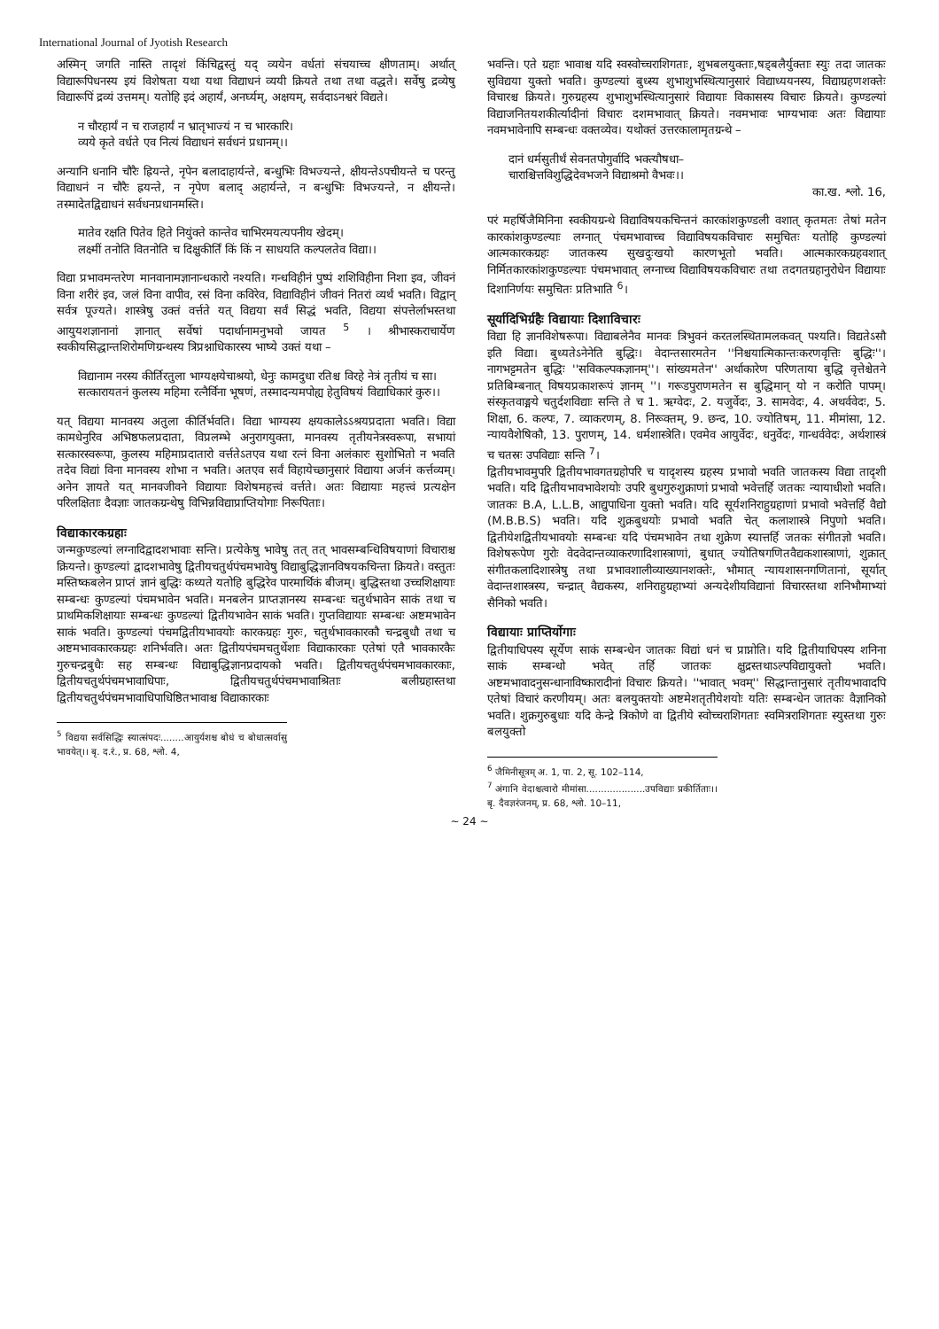International Journal of Jyotish Research
अस्मिन् जगति नास्ति तादृशं किंचिद्वस्तुं यद् व्ययेन वर्धतां संचयाच्च क्षीणताम्। अर्थात् विद्यारूपिधनस्य इयं विशेषता यथा यथा विद्याधनं व्ययी क्रियते तथा तथा वद्धते। सर्वेषु द्रव्येषु विद्यारूपिं द्रव्यं उत्तमम्। यतोहि इदं अहार्यं, अनर्घ्यम्, अक्षयम्, सर्वदाऽनश्वरं विद्यते।
न चौरहार्यं न च राजहार्यं न भ्रातृभाज्यं न च भारकारि।
व्यये कृते वर्धते एव नित्यं विद्याधनं सर्वधनं प्रधानम्।।
अन्यानि धनानि चौरैः ह्रियन्ते, नृपेन बलादाहार्यन्ते, बन्धुभिः विभज्यन्ते, क्षीयन्तेऽपचीयन्ते च परन्तु विद्याधनं न चौरैः ह्रयन्ते, न नृपेण बलाद् अहार्यन्ते, न बन्धुभिः विभज्यन्ते, न क्षीयन्ते। तस्मादेतद्विद्याधनं सर्वधनप्रधानमस्ति।
मातेव रक्षति पितेव हिते नियुंक्ते कान्तेव चाभिरमयत्यपनीय खेदम्।
लक्ष्मीं तनोति वितनोति च दिक्षुकीर्तिं किं किं न साधयति कल्पलतेव विद्या।।
विद्या प्रभावमन्तरेण मानवानामज्ञानान्धकारो नश्यति। गन्धविहीनं पुष्पं शशिविहीना निशा इव, जीवनं विना शरीरं इव, जलं विना वापीव, रसं विना कविरेव, विद्याविहीनं जीवनं नितरां व्यर्थं भवति। विद्वान् सर्वत्र पूज्यते। शास्त्रेषु उक्तं वर्त्तते यत् विद्यया सर्वं सिद्धं भवति, विद्यया संपत्तेर्लाभस्तथा आयुयशज्ञानानां ज्ञानात् सर्वेषां पदार्थानामनुभवो जायत <sup>5</sup> । श्रीभास्कराचार्येण स्वकीयसिद्धान्तशिरोमणिग्रन्थस्य त्रिप्रश्नाधिकारस्य भाष्ये उक्तं यथा –
विद्यानाम नरस्य कीर्तिरतुला भाग्यक्षयेचाश्रयो, धेनुः कामदुधा रतिश्च विरहे नेत्रं तृतीयं च सा।
सत्कारायतनं कुलस्य महिमा रत्नैर्विना भूषणं, तस्मादन्यमपोह्य हेतुविषयं विद्याधिकारं कुरु।।
यत् विद्यया मानवस्य अतुला कीर्तिर्भवति। विद्या भाग्यस्य क्षयकालेऽऽश्रयप्रदाता भवति। विद्या कामधेनुरिव अभिष्ठफलप्रदाता, विप्रलम्भे अनुरागयुक्ता, मानवस्य तृतीयनेत्रस्वरूपा, सभायां सत्कारस्वरूपा, कुलस्य महिमाप्रदातारो वर्त्ततेऽतएव यथा रत्नं विना अलंकारः सुशोभितो न भवति तदेव विद्यां विना मानवस्य शोभा न भवति। अतएव सर्वं विहायेच्छानुसारं विद्याया अर्जनं कर्त्तव्यम्। अनेन ज्ञायते यत् मानवजीवने विद्यायाः विशेषमहत्त्वं वर्त्तते। अतः विद्यायाः महत्त्वं प्रत्यक्षेन परिलक्षिताः दैवज्ञाः जातकग्रन्थेषु विभिन्नविद्याप्राप्तियोगाः निरूपिताः।
विद्याकारकग्रहाः
जन्मकुण्डल्यां लग्नादिद्वादशभावाः सन्ति। प्रत्येकेषु भावेषु तत् तत् भावसम्बन्धिविषयाणां विचाराश्च क्रियन्ते। कुण्डल्यां द्वादशभावेषु द्वितीयचतुर्थपंचमभावेषु विद्याबुद्धिज्ञानविषयकचिन्ता क्रियते। वस्तुतः मस्तिष्कबलेन प्राप्तं ज्ञानं बुद्धिः कथ्यते यतोहि बुद्धिरेव पारमार्थिकं बीजम्। बुद्धिस्तथा उच्चशिक्षायाः सम्बन्धः कुण्डल्यां पंचमभावेन भवति। मनबलेन प्राप्तज्ञानस्य सम्बन्धः चतुर्थभावेन साकं तथा च प्राथमिकशिक्षायाः सम्बन्धः कुण्डल्यां द्वितीयभावेन साकं भवति। गुप्तविद्यायाः सम्बन्धः अष्टमभावेन साकं भवति। कुण्डल्यां पंचमद्वितीयभावयोः कारकग्रहः गुरुः, चतुर्थभावकारकौ चन्द्रबुधौ तथा च अष्टमभावकारकग्रहः शनिर्भवति। अतः द्वितीयपंचमचतुर्थेशाः विद्याकारकाः एतेषां एतै भावकारकैः गुरुचन्द्रबुधैः सह सम्बन्धः विद्याबुद्धिज्ञानप्रदायको भवति। द्वितीयचतुर्थपंचमभावकारकाः, द्वितीयचतुर्थपंचमभावाधिपाः, द्वितीयचतुर्थपंचमभावाश्रिताः बलीग्रहास्तथा द्वितीयचतुर्थपंचमभावाधिपाधिष्ठितभावाश्च विद्याकारकाः
<sup>5</sup> विद्यया सर्वसिद्धिः स्यात्संपदः........आयुर्यशश्च बोधं च बोधात्सर्वासु भावयेत्।। बृ. द.रं., प्र. 68, श्लो. 4,
भवन्ति। एते ग्रहाः भावाश्च यदि स्वस्वोच्चराशिगताः, शुभबलयुक्ताः,षड्बलैर्युक्ताः स्युः तदा जातकः सुविद्यया युक्तो भवति। कुण्डल्यां बुध्स्य शुभाशुभस्थित्यानुसारं विद्याध्ययनस्य, विद्याग्रहणशक्तेः विचारश्च क्रियते। गुरुग्रहस्य शुभाशुभस्थित्यानुसारं विद्यायाः विकासस्य विचारः क्रियते। कुण्डल्यां विद्याजनितयशकीर्त्यादीनां विचारः दशमभावात् क्रियते। नवमभावः भाग्यभावः अतः विद्यायाः नवमभावेनापि सम्बन्धः वक्तव्येव। यथोक्तं उत्तरकालामृतग्रन्थे –
दानं धर्मसुतीर्थं सेवनतपोगुर्वादि भक्त्यौषधा–
चाराश्चित्तविशुद्धिदेवभजने विद्याश्रमो वैभवः।।
का.ख. श्लो. 16,
परं महर्षिजैमिनिना स्वकीयग्रन्थे विद्याविषयकचिन्तनं कारकांशकुण्डली वशात् कृतमतः तेषां मतेन कारकांशकुण्डल्याः लग्नात् पंचमभावाच्च विद्याविषयकविचारः समुचितः यतोहि कुण्डल्यां आत्मकारकग्रहः जातकस्य सुखदुःखयो कारणभूतो भवति। आत्मकारकग्रहवशात् निर्मितकारकांशकुण्डल्याः पंचमभावात् लग्नाच्च विद्याविषयकविचारः तथा तदगतग्रहानुरोधेन विद्यायाः दिशानिर्णयः समुचितः प्रतिभाति <sup>6</sup>।
सूर्यादिभिर्ग्रहैः विद्यायाः दिशाविचारः
विद्या हि ज्ञानविशेषरूपा। विद्याबलेनैव मानवः त्रिभुवनं करतलस्थितामलकवत् पश्यति। विद्यतेऽसौ इति विद्या। बुध्यतेऽनेनेति बुद्धिः। वेदान्तसारमतेन ''निश्चयात्मिकान्तःकरणवृत्तिः बुद्धिः''। नागभट्टमतेन बुद्धिः ''सविकल्पकज्ञानम्''। सांख्यमतेन'' अर्थाकारेण परिणताया बुद्धि वृत्तेश्चेतने प्रतिबिम्बनात् विषयप्रकाशरूपं ज्ञानम् ''। गरूडपुराणमतेन स बुद्धिमान् यो न करोति पापम्। संस्कृतवाङ्मये चतुर्दशविद्याः सन्ति ते च 1. ऋग्वेदः, 2. यजुर्वेदः, 3. सामवेदः, 4. अथर्ववेदः, 5. शिक्षा, 6. कल्पः, 7. व्याकरणम्, 8. निरूक्तम्, 9. छन्द, 10. ज्योतिषम्, 11. मीमांसा, 12. न्यायवैशेषिकौ, 13. पुराणम्, 14. धर्मशास्त्रेति। एवमेव आयुर्वेदः, धनुर्वेदः, गान्धर्ववेदः, अर्थशास्त्रं च चतस्रः उपविद्याः सन्ति <sup>7</sup>।
द्वितीयभावमुपरि द्वितीयभावगतग्रहोपरि च यादृशस्य ग्रहस्य प्रभावो भवति जातकस्य विद्या तादृशी भवति। यदि द्वितीयभावभावेशयोः उपरि बुधगुरुशुक्राणां प्रभावो भवेत्तर्हि जतकः न्यायाधीशो भवति। जातकः B.A, L.L.B, आद्युपाधिना युक्तो भवति। यदि सूर्यशनिराहुग्रहाणां प्रभावो भवेत्तर्हि वैद्यो (M.B.B.S) भवति। यदि शुक्रबुधयोः प्रभावो भवति चेत् कलाशास्त्रे निपुणो भवति। द्वितीयेशद्वितीयभावयोः सम्बन्धः यदि पंचमभावेन तथा शुक्रेण स्यात्तर्हि जतकः संगीतज्ञो भवति। विशेषरूपेण गुरोः वेदवेदान्तव्याकरणादिशास्त्राणां, बुधात् ज्योतिषगणितवैद्यकशास्त्राणां, शुक्रात् संगीतकलादिशास्त्रेषु तथा प्रभावशालीव्याख्यानशक्तेः, भौमात् न्यायशासनगणितानां, सूर्यात् वेदान्तशास्त्रस्य, चन्द्रात् वैद्यकस्य, शनिराहुग्रहाभ्यां अन्यदेशीयविद्यानां विचारस्तथा शनिभौमाभ्यां सैनिको भवति।
विद्यायाः प्राप्तिर्योगाः
द्वितीयाधिपस्य सूर्येण साकं सम्बन्धेन जातकः विद्यां धनं च प्राप्नोति। यदि द्वितीयाधिपस्य शनिना साकं सम्बन्धो भवेत् तर्हि जातकः क्षुद्रस्तथाऽल्पविद्यायुक्तो भवति। अष्टमभावादनुसन्धानाविष्कारादीनां विचारः क्रियते। ''भावात् भवम्'' सिद्धान्तानुसारं तृतीयभावादपि एतेषां विचारं करणीयम्। अतः बलयुक्तयोः अष्टमेशतृतीयेशयोः यतिः सम्बन्धेन जातकः वैज्ञानिको भवति। शुक्रगुरुबुधाः यदि केन्द्रे त्रिकोणे वा द्वितीये स्वोच्चराशिगताः स्वमित्रराशिगताः स्युस्तथा गुरुः बलयुक्तो
<sup>6</sup> जैमिनीसूत्रम् अ. 1, पा. 2, सू. 102–114,
<sup>7</sup> अंगानि वेदाश्चत्वारो मीमांसा....................उपविद्याः प्रकीर्तिताः।। बृ. दैवज्ञरंजनम्, प्र. 68, श्लो. 10–11,
~ 24 ~